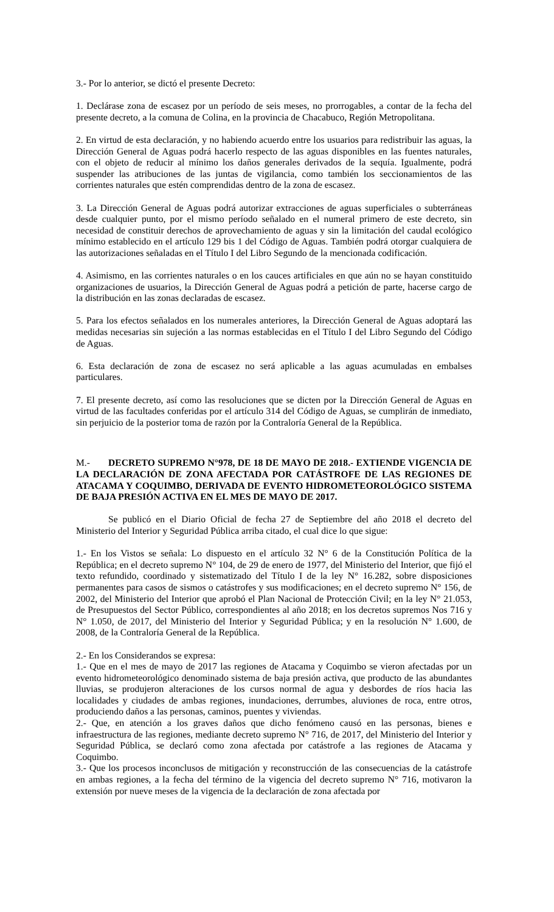3.- Por lo anterior, se dictó el presente Decreto:
1. Declárase zona de escasez por un período de seis meses, no prorrogables, a contar de la fecha del presente decreto, a la comuna de Colina, en la provincia de Chacabuco, Región Metropolitana.
2. En virtud de esta declaración, y no habiendo acuerdo entre los usuarios para redistribuir las aguas, la Dirección General de Aguas podrá hacerlo respecto de las aguas disponibles en las fuentes naturales, con el objeto de reducir al mínimo los daños generales derivados de la sequía. Igualmente, podrá suspender las atribuciones de las juntas de vigilancia, como también los seccionamientos de las corrientes naturales que estén comprendidas dentro de la zona de escasez.
3. La Dirección General de Aguas podrá autorizar extracciones de aguas superficiales o subterráneas desde cualquier punto, por el mismo período señalado en el numeral primero de este decreto, sin necesidad de constituir derechos de aprovechamiento de aguas y sin la limitación del caudal ecológico mínimo establecido en el artículo 129 bis 1 del Código de Aguas. También podrá otorgar cualquiera de las autorizaciones señaladas en el Título I del Libro Segundo de la mencionada codificación.
4. Asimismo, en las corrientes naturales o en los cauces artificiales en que aún no se hayan constituido organizaciones de usuarios, la Dirección General de Aguas podrá a petición de parte, hacerse cargo de la distribución en las zonas declaradas de escasez.
5. Para los efectos señalados en los numerales anteriores, la Dirección General de Aguas adoptará las medidas necesarias sin sujeción a las normas establecidas en el Título I del Libro Segundo del Código de Aguas.
6. Esta declaración de zona de escasez no será aplicable a las aguas acumuladas en embalses particulares.
7. El presente decreto, así como las resoluciones que se dicten por la Dirección General de Aguas en virtud de las facultades conferidas por el artículo 314 del Código de Aguas, se cumplirán de inmediato, sin perjuicio de la posterior toma de razón por la Contraloría General de la República.
M.- DECRETO SUPREMO N°978, DE 18 DE MAYO DE 2018.- EXTIENDE VIGENCIA DE LA DECLARACIÓN DE ZONA AFECTADA POR CATÁSTROFE DE LAS REGIONES DE ATACAMA Y COQUIMBO, DERIVADA DE EVENTO HIDROMETEOROLÓGICO SISTEMA DE BAJA PRESIÓN ACTIVA EN EL MES DE MAYO DE 2017.
Se publicó en el Diario Oficial de fecha 27 de Septiembre del año 2018 el decreto del Ministerio del Interior y Seguridad Pública arriba citado, el cual dice lo que sigue:
1.- En los Vistos se señala: Lo dispuesto en el artículo 32 N° 6 de la Constitución Política de la República; en el decreto supremo N° 104, de 29 de enero de 1977, del Ministerio del Interior, que fijó el texto refundido, coordinado y sistematizado del Título I de la ley N° 16.282, sobre disposiciones permanentes para casos de sismos o catástrofes y sus modificaciones; en el decreto supremo N° 156, de 2002, del Ministerio del Interior que aprobó el Plan Nacional de Protección Civil; en la ley N° 21.053, de Presupuestos del Sector Público, correspondientes al año 2018; en los decretos supremos Nos 716 y N° 1.050, de 2017, del Ministerio del Interior y Seguridad Pública; y en la resolución N° 1.600, de 2008, de la Contraloría General de la República.
2.- En los Considerandos se expresa:
1.- Que en el mes de mayo de 2017 las regiones de Atacama y Coquimbo se vieron afectadas por un evento hidrometeorológico denominado sistema de baja presión activa, que producto de las abundantes lluvias, se produjeron alteraciones de los cursos normal de agua y desbordes de ríos hacia las localidades y ciudades de ambas regiones, inundaciones, derrumbes, aluviones de roca, entre otros, produciendo daños a las personas, caminos, puentes y viviendas.
2.- Que, en atención a los graves daños que dicho fenómeno causó en las personas, bienes e infraestructura de las regiones, mediante decreto supremo N° 716, de 2017, del Ministerio del Interior y Seguridad Pública, se declaró como zona afectada por catástrofe a las regiones de Atacama y Coquimbo.
3.- Que los procesos inconclusos de mitigación y reconstrucción de las consecuencias de la catástrofe en ambas regiones, a la fecha del término de la vigencia del decreto supremo N° 716, motivaron la extensión por nueve meses de la vigencia de la declaración de zona afectada por